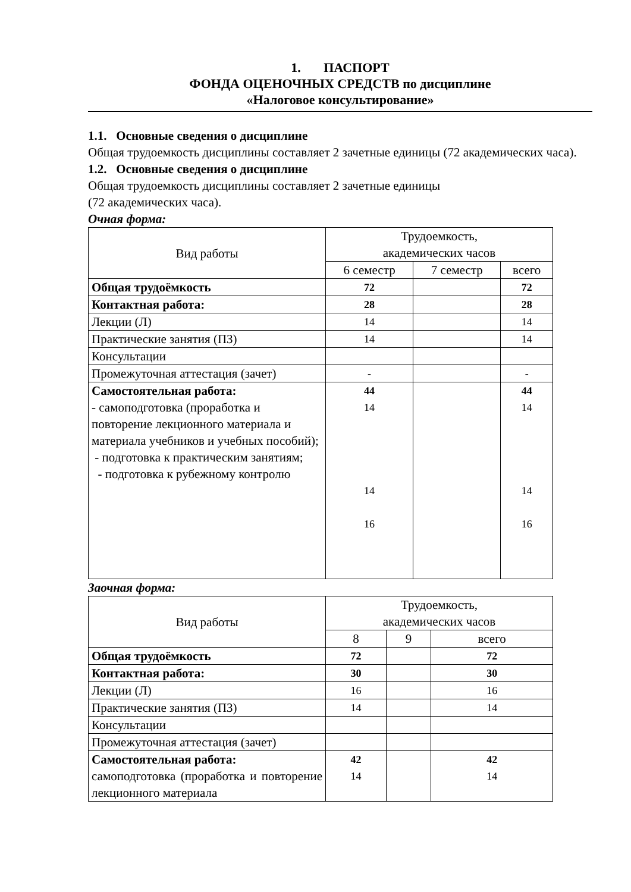1. ПАСПОРТ
ФОНДА ОЦЕНОЧНЫХ СРЕДСТВ по дисциплине
«Налоговое консультирование»
1.1. Основные сведения о дисциплине
Общая трудоемкость дисциплины составляет 2 зачетные единицы (72 академических часа).
1.2. Основные сведения о дисциплине
Общая трудоемкость дисциплины составляет 2 зачетные единицы
(72 академических часа).
Очная форма:
| Вид работы | Трудоемкость, академических часов | | |
| | 6 семестр | 7 семестр | всего |
| Общая трудоёмкость | 72 | | 72 |
| Контактная работа: | 28 | | 28 |
| Лекции (Л) | 14 | | 14 |
| Практические занятия (ПЗ) | 14 | | 14 |
| Консультации | | | |
| Промежуточная аттестация (зачет) | - | | - |
| Самостоятельная работа: - самоподготовка (проработка и повторение лекционного материала и материала учебников и учебных пособий); - подготовка к практическим занятиям; - подготовка к рубежному контролю | 44 14 14 16 | | 44 14 14 16 |
Заочная форма:
| Вид работы | Трудоемкость, академических часов | | |
| | 8 | 9 | всего |
| Общая трудоёмкость | 72 | | 72 |
| Контактная работа: | 30 | | 30 |
| Лекции (Л) | 16 | | 16 |
| Практические занятия (ПЗ) | 14 | | 14 |
| Консультации | | | |
| Промежуточная аттестация (зачет) | | | |
| Самостоятельная работа: самоподготовка (проработка и повторение лекционного материала | 42 14 | | 42 14 |